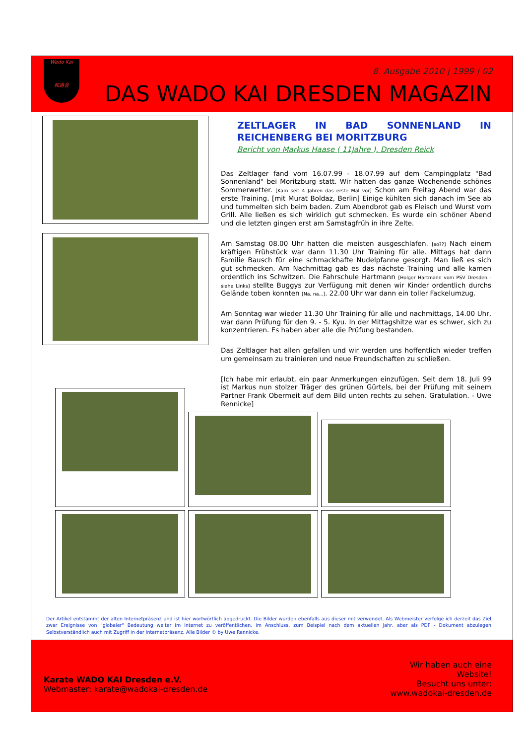Wado Kai
和道会
8. Ausgabe 2010 | 1999 | 02
DAS WADO KAI DRESDEN MAGAZIN
ZELTLAGER IN BAD SONNENLAND IN REICHENBERG BEI MORITZBURG
Bericht von Markus Haase ( 11Jahre ), Dresden Reick
Das Zeltlager fand vom 16.07.99 - 18.07.99 auf dem Campingplatz "Bad Sonnenland" bei Moritzburg statt. Wir hatten das ganze Wochenende schönes Sommerwetter. [Kam seit 4 Jahren das erste Mal vor] Schon am Freitag Abend war das erste Training. [mit Murat Boldaz, Berlin] Einige kühlten sich danach im See ab und tummelten sich beim baden. Zum Abendbrot gab es Fleisch und Wurst vom Grill. Alle ließen es sich wirklich gut schmecken. Es wurde ein schöner Abend und die letzten gingen erst am Samstagfrüh in ihre Zelte.
Am Samstag 08.00 Uhr hatten die meisten ausgeschlafen. [so??] Nach einem kräftigen Frühstück war dann 11.30 Uhr Training für alle. Mittags hat dann Familie Bausch für eine schmackhafte Nudelpfanne gesorgt. Man ließ es sich gut schmecken. Am Nachmittag gab es das nächste Training und alle kamen ordentlich ins Schwitzen. Die Fahrschule Hartmann [Holger Hartmann vom PSV Dresden - siehe Links] stellte Buggys zur Verfügung mit denen wir Kinder ordentlich durchs Gelände toben konnten [Na, na...]. 22.00 Uhr war dann ein toller Fackelumzug.
Am Sonntag war wieder 11.30 Uhr Training für alle und nachmittags, 14.00 Uhr, war dann Prüfung für den 9. - 5. Kyu. In der Mittagshitze war es schwer, sich zu konzentrieren. Es haben aber alle die Prüfung bestanden.
Das Zeltlager hat allen gefallen und wir werden uns hoffentlich wieder treffen um gemeinsam zu trainieren und neue Freundschaften zu schließen.
[Ich habe mir erlaubt, ein paar Anmerkungen einzufügen. Seit dem 18. Juli 99 ist Markus nun stolzer Träger des grünen Gürtels, bei der Prüfung mit seinem Partner Frank Obermeit auf dem Bild unten rechts zu sehen. Gratulation. - Uwe Rennicke]
Der Artikel entstammt der alten Internetpräsenz und ist hier wortwörtlich abgedruckt. Die Bilder wurden ebenfalls aus dieser mit verwendet. Als Webmeister verfolge ich derzeit das Ziel, zwar Ereignisse von "globaler" Bedeutung weiter im Internet zu veröffentlichen, im Anschluss, zum Beispiel nach dem aktuellen Jahr, aber als PDF - Dokument abzulegen. Selbstverständlich auch mit Zugriff in der Internetpräsenz. Alle Bilder © by Uwe Rennicke.
Karate WADO KAI Dresden e.V.
Webmaster: karate@wadokai-dresden.de
Wir haben auch eine
Website!
Besucht uns unter:
www.wadokai-dresden.de